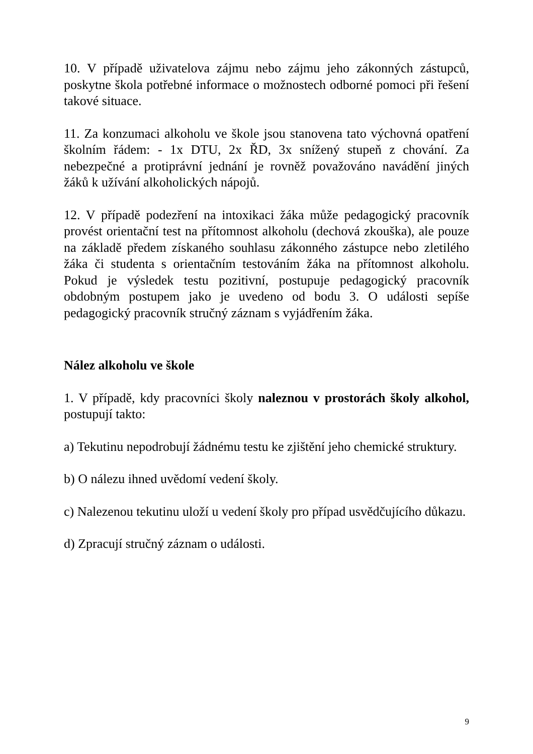10. V případě uživatelova zájmu nebo zájmu jeho zákonných zástupců, poskytne škola potřebné informace o možnostech odborné pomoci při řešení takové situace.
11. Za konzumaci alkoholu ve škole jsou stanovena tato výchovná opatření školním řádem: - 1x DTU, 2x ŘD, 3x snížený stupeň z chování. Za nebezpečné a protiprávní jednání je rovněž považováno navádění jiných žáků k užívání alkoholických nápojů.
12. V případě podezření na intoxikaci žáka může pedagogický pracovník provést orientační test na přítomnost alkoholu (dechová zkouška), ale pouze na základě předem získaného souhlasu zákonného zástupce nebo zletilého žáka či studenta s orientačním testováním žáka na přítomnost alkoholu. Pokud je výsledek testu pozitivní, postupuje pedagogický pracovník obdobným postupem jako je uvedeno od bodu 3. O události sepíše pedagogický pracovník stručný záznam s vyjádřením žáka.
Nález alkoholu ve škole
1. V případě, kdy pracovníci školy naleznou v prostorách školy alkohol, postupují takto:
a) Tekutinu nepodrobují žádnému testu ke zjištění jeho chemické struktury.
b) O nálezu ihned uvědomí vedení školy.
c) Nalezenou tekutinu uloží u vedení školy pro případ usvědčujícího důkazu.
d) Zpracují stručný záznam o události.
9